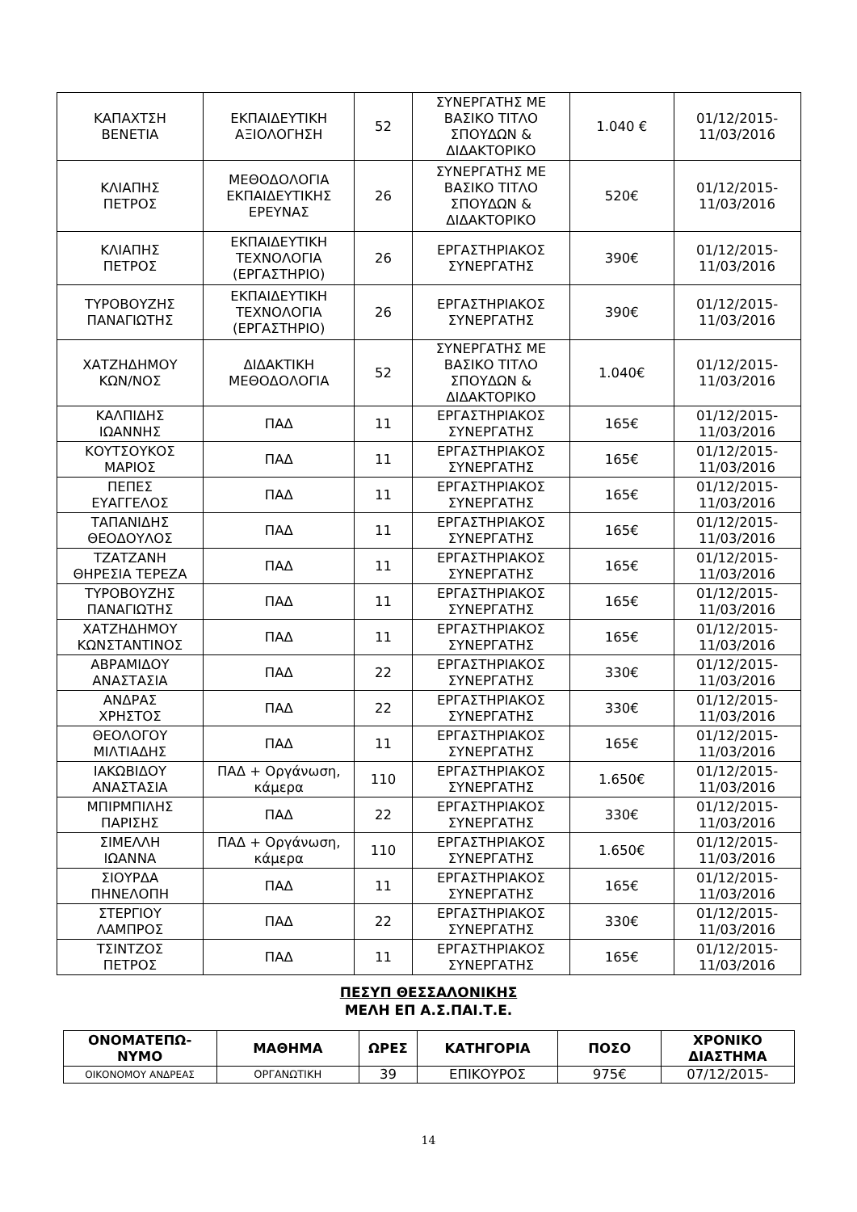| ΚΑΠΑΧΤΣΗ ΒΕΝΕΤΙΑ | ΕΚΠΑΙΔΕΥΤΙΚΗ ΑΞΙΟΛΟΓΗΣΗ | 52 | ΣΥΝΕΡΓΑΤΗΣ ΜΕ ΒΑΣΙΚΟ ΤΙΤΛΟ ΣΠΟΥΔΩΝ & ΔΙΔΑΚΤΟΡΙΚΟ | 1.040 € | 01/12/2015- 11/03/2016 |
| ΚΛΙΑΠΗΣ ΠΕΤΡΟΣ | ΜΕΘΟΔΟΛΟΓΙΑ ΕΚΠΑΙΔΕΥΤΙΚΗΣ ΕΡΕΥΝΑΣ | 26 | ΣΥΝΕΡΓΑΤΗΣ ΜΕ ΒΑΣΙΚΟ ΤΙΤΛΟ ΣΠΟΥΔΩΝ & ΔΙΔΑΚΤΟΡΙΚΟ | 520€ | 01/12/2015- 11/03/2016 |
| ΚΛΙΑΠΗΣ ΠΕΤΡΟΣ | ΕΚΠΑΙΔΕΥΤΙΚΗ ΤΕΧΝΟΛΟΓΙΑ (ΕΡΓΑΣΤΗΡΙΟ) | 26 | ΕΡΓΑΣΤΗΡΙΑΚΟΣ ΣΥΝΕΡΓΑΤΗΣ | 390€ | 01/12/2015- 11/03/2016 |
| ΤΥΡΟΒΟΥΖΗΣ ΠΑΝΑΓΙΩΤΗΣ | ΕΚΠΑΙΔΕΥΤΙΚΗ ΤΕΧΝΟΛΟΓΙΑ (ΕΡΓΑΣΤΗΡΙΟ) | 26 | ΕΡΓΑΣΤΗΡΙΑΚΟΣ ΣΥΝΕΡΓΑΤΗΣ | 390€ | 01/12/2015- 11/03/2016 |
| ΧΑΤΖΗΔΗΜΟΥ ΚΩΝ/ΝΟΣ | ΔΙΔΑΚΤΙΚΗ ΜΕΘΟΔΟΛΟΓΙΑ | 52 | ΣΥΝΕΡΓΑΤΗΣ ΜΕ ΒΑΣΙΚΟ ΤΙΤΛΟ ΣΠΟΥΔΩΝ & ΔΙΔΑΚΤΟΡΙΚΟ | 1.040€ | 01/12/2015- 11/03/2016 |
| ΚΑΛΠΙΔΗΣ ΙΩΑΝΝΗΣ | ΠΑΔ | 11 | ΕΡΓΑΣΤΗΡΙΑΚΟΣ ΣΥΝΕΡΓΑΤΗΣ | 165€ | 01/12/2015- 11/03/2016 |
| ΚΟΥΤΣΟΥΚΟΣ ΜΑΡΙΟΣ | ΠΑΔ | 11 | ΕΡΓΑΣΤΗΡΙΑΚΟΣ ΣΥΝΕΡΓΑΤΗΣ | 165€ | 01/12/2015- 11/03/2016 |
| ΠΕΠΕΣ ΕΥΑΓΓΕΛΟΣ | ΠΑΔ | 11 | ΕΡΓΑΣΤΗΡΙΑΚΟΣ ΣΥΝΕΡΓΑΤΗΣ | 165€ | 01/12/2015- 11/03/2016 |
| ΤΑΠΑΝΙΔΗΣ ΘΕΟΔΟΥΛΟΣ | ΠΑΔ | 11 | ΕΡΓΑΣΤΗΡΙΑΚΟΣ ΣΥΝΕΡΓΑΤΗΣ | 165€ | 01/12/2015- 11/03/2016 |
| ΤΖΑΤΖΑΝΗ ΘΗΡΕΣΙΑ ΤΕΡΕΖΑ | ΠΑΔ | 11 | ΕΡΓΑΣΤΗΡΙΑΚΟΣ ΣΥΝΕΡΓΑΤΗΣ | 165€ | 01/12/2015- 11/03/2016 |
| ΤΥΡΟΒΟΥΖΗΣ ΠΑΝΑΓΙΩΤΗΣ | ΠΑΔ | 11 | ΕΡΓΑΣΤΗΡΙΑΚΟΣ ΣΥΝΕΡΓΑΤΗΣ | 165€ | 01/12/2015- 11/03/2016 |
| ΧΑΤΖΗΔΗΜΟΥ ΚΩΝΣΤΑΝΤΙΝΟΣ | ΠΑΔ | 11 | ΕΡΓΑΣΤΗΡΙΑΚΟΣ ΣΥΝΕΡΓΑΤΗΣ | 165€ | 01/12/2015- 11/03/2016 |
| ΑΒΡΑΜΙΔΟΥ ΑΝΑΣΤΑΣΙΑ | ΠΑΔ | 22 | ΕΡΓΑΣΤΗΡΙΑΚΟΣ ΣΥΝΕΡΓΑΤΗΣ | 330€ | 01/12/2015- 11/03/2016 |
| ΑΝΔΡΑΣ ΧΡΗΣΤΟΣ | ΠΑΔ | 22 | ΕΡΓΑΣΤΗΡΙΑΚΟΣ ΣΥΝΕΡΓΑΤΗΣ | 330€ | 01/12/2015- 11/03/2016 |
| ΘΕΟΛΟΓΟΥ ΜΙΛΤΙΑΔΗΣ | ΠΑΔ | 11 | ΕΡΓΑΣΤΗΡΙΑΚΟΣ ΣΥΝΕΡΓΑΤΗΣ | 165€ | 01/12/2015- 11/03/2016 |
| ΙΑΚΩΒΙΔΟΥ ΑΝΑΣΤΑΣΙΑ | ΠΑΔ + Οργάνωση, κάμερα | 110 | ΕΡΓΑΣΤΗΡΙΑΚΟΣ ΣΥΝΕΡΓΑΤΗΣ | 1.650€ | 01/12/2015- 11/03/2016 |
| ΜΠΙΡΜΠΙΛΗΣ ΠΑΡΙΣΗΣ | ΠΑΔ | 22 | ΕΡΓΑΣΤΗΡΙΑΚΟΣ ΣΥΝΕΡΓΑΤΗΣ | 330€ | 01/12/2015- 11/03/2016 |
| ΣΙΜΕΛΛΗ ΙΩΑΝΝΑ | ΠΑΔ + Οργάνωση, κάμερα | 110 | ΕΡΓΑΣΤΗΡΙΑΚΟΣ ΣΥΝΕΡΓΑΤΗΣ | 1.650€ | 01/12/2015- 11/03/2016 |
| ΣΙΟΥΡΔΑ ΠΗΝΕΛΟΠΗ | ΠΑΔ | 11 | ΕΡΓΑΣΤΗΡΙΑΚΟΣ ΣΥΝΕΡΓΑΤΗΣ | 165€ | 01/12/2015- 11/03/2016 |
| ΣΤΕΡΓΙΟΥ ΛΑΜΠΡΟΣ | ΠΑΔ | 22 | ΕΡΓΑΣΤΗΡΙΑΚΟΣ ΣΥΝΕΡΓΑΤΗΣ | 330€ | 01/12/2015- 11/03/2016 |
| ΤΣΙΝΤΖΟΣ ΠΕΤΡΟΣ | ΠΑΔ | 11 | ΕΡΓΑΣΤΗΡΙΑΚΟΣ ΣΥΝΕΡΓΑΤΗΣ | 165€ | 01/12/2015- 11/03/2016 |
ΠΕΣΥΠ ΘΕΣΣΑΛΟΝΙΚΗΣ
ΜΕΛΗ ΕΠ Α.Σ.ΠΑΙ.Τ.Ε.
| ΟΝΟΜΑΤΕΠΩ- ΝΥΜΟ | ΜΑΘΗΜΑ | ΩΡΕΣ | ΚΑΤΗΓΟΡΙΑ | ΠΟΣΟ | ΧΡΟΝΙΚΟ ΔΙΑΣΤΗΜΑ |
| --- | --- | --- | --- | --- | --- |
| ΟΙΚΟΝΟΜΟΥ ΑΝΔΡΕΑΣ | ΟΡΓΑΝΩΤΙΚΗ | 39 | ΕΠΙΚΟΥΡΟΣ | 975€ | 07/12/2015- |
14